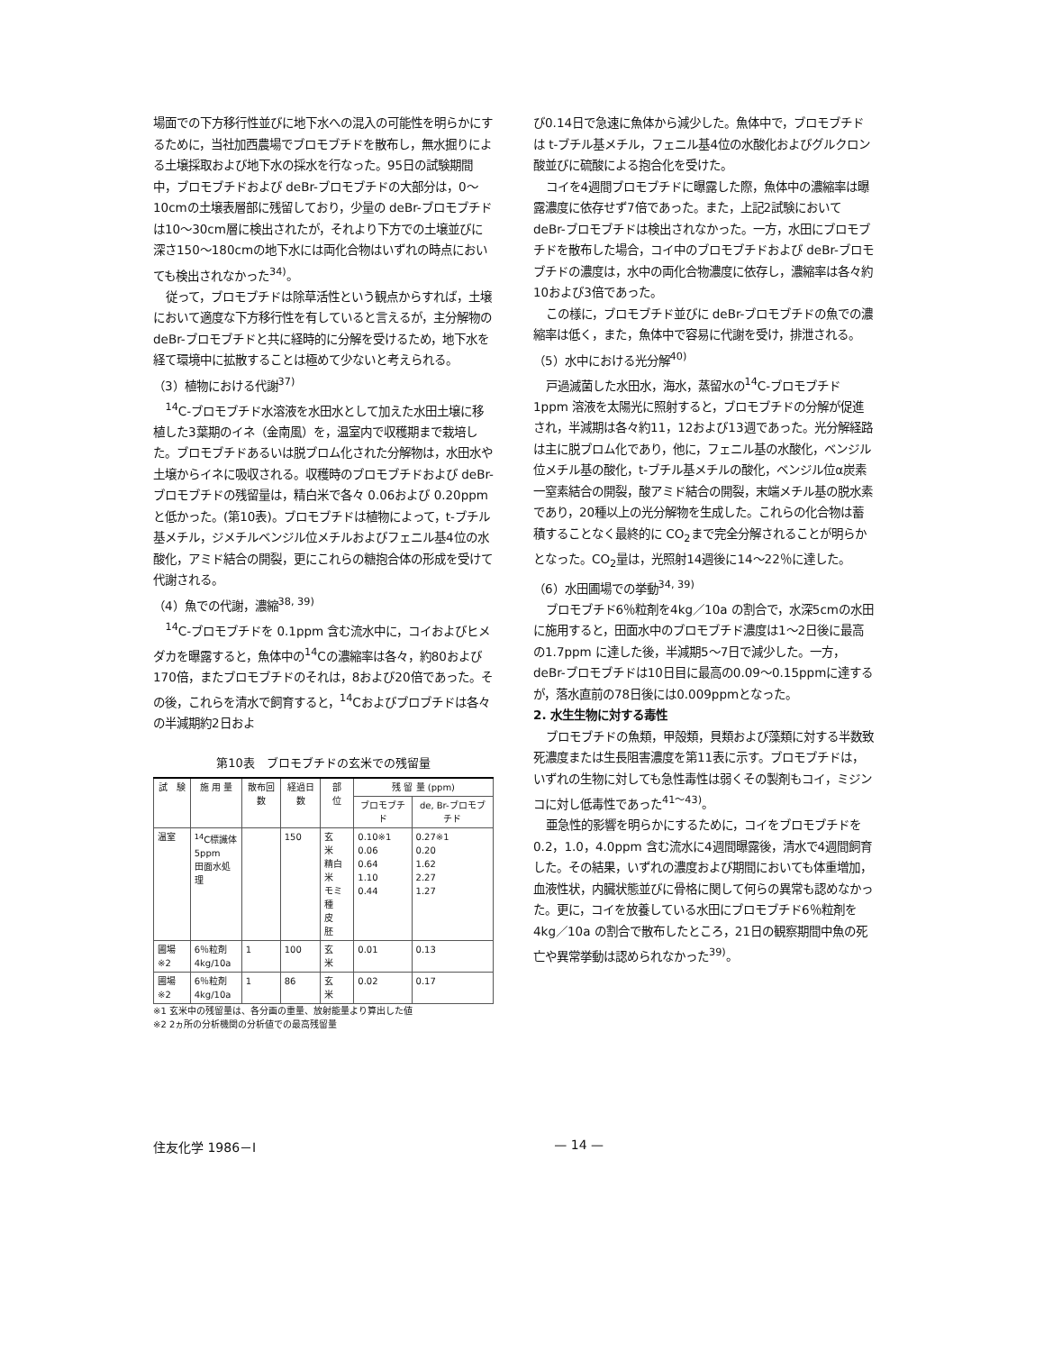場面での下方移行性並びに地下水への混入の可能性を明らかにするために，当社加西農場でブロモブチドを散布し，無水掘りによる土壌採取および地下水の採水を行なった。95日の試験期間中，ブロモブチドおよび deBr-ブロモブチドの大部分は，0～10cmの土壌表層部に残留しており，少量の deBr-ブロモブチドは10～30cm層に検出されたが，それより下方での土壌並びに深さ150～180cmの地下水には両化合物はいずれの時点においても検出されなかった<sup>34)</sup>。
従って，ブロモブチドは除草活性という観点からすれば，土壌において適度な下方移行性を有していると言えるが，主分解物の deBr-ブロモブチドと共に経時的に分解を受けるため，地下水を経て環境中に拡散することは極めて少ないと考えられる。
（3）植物における代謝<sup>37)</sup>
<sup>14</sup>C-ブロモブチド水溶液を水田水として加えた水田土壌に移植した3葉期のイネ（金南風）を，温室内で収穫期まで栽培した。ブロモブチドあるいは脱ブロム化された分解物は，水田水や土壌からイネに吸収される。収穫時のブロモブチドおよび deBr-ブロモブチドの残留量は，精白米で各々 0.06および 0.20ppm と低かった。(第10表)。ブロモブチドは植物によって，t-ブチル基メチル，ジメチルベンジル位メチルおよびフェニル基4位の水酸化，アミド結合の開裂，更にこれらの糖抱合体の形成を受けて代謝される。
（4）魚での代謝，濃縮<sup>38, 39)</sup>
<sup>14</sup>C-ブロモブチドを 0.1ppm 含む流水中に，コイおよびヒメダカを曝露すると，魚体中の<sup>14</sup>Cの濃縮率は各々，約80および170倍，またブロモブチドのそれは，8および20倍であった。その後，これらを清水で飼育すると，<sup>14</sup>Cおよびブロブチドは各々の半減期約2日およ
第10表　ブロモブチドの玄米での残留量
| 試 験 | 施 用 量 | 散布回数 | 経過日数 | 部 位 | 残 留 量 (ppm) | |
| --- | --- | --- | --- | --- | --- | --- |
| | | | | | ブロモブチド | de, Br-ブロモブチド |
| 温室 | <sup>14</sup>C標識体 5ppm 田面水処理 | | 150 | 玄 米 精白米 モミ 種 皮 胚 | 0.10※1 0.06 0.64 1.10 0.44 | 0.27※1 0.20 1.62 2.27 1.27 |
| 圃場※2 | 6％粒剤 4kg/10a | 1 | 100 | 玄 米 | 0.01 | 0.13 |
| 圃場※2 | 6％粒剤 4kg/10a | 1 | 86 | 玄 米 | 0.02 | 0.17 |
※1 玄米中の残留量は、各分画の重量、放射能量より算出した値
※2 2ヵ所の分析機関の分析値での最高残留量
び0.14日で急速に魚体から減少した。魚体中で，ブロモブチドは t-ブチル基メチル，フェニル基4位の水酸化およびグルクロン酸並びに硫酸による抱合化を受けた。
コイを4週間ブロモブチドに曝露した際，魚体中の濃縮率は曝露濃度に依存せず7倍であった。また，上記2試験において deBr-ブロモブチドは検出されなかった。一方，水田にブロモブチドを散布した場合，コイ中のブロモブチドおよび deBr-ブロモブチドの濃度は，水中の両化合物濃度に依存し，濃縮率は各々約10および3倍であった。
この様に，ブロモブチド並びに deBr-ブロモブチドの魚での濃縮率は低く，また，魚体中で容易に代謝を受け，排泄される。
（5）水中における光分解<sup>40)</sup>
戸過滅菌した水田水，海水，蒸留水の<sup>14</sup>C-ブロモブチド1ppm 溶液を太陽光に照射すると，ブロモブチドの分解が促進され，半減期は各々約11，12および13週であった。光分解経路は主に脱ブロム化であり，他に，フェニル基の水酸化，ベンジル位メチル基の酸化，t-ブチル基メチルの酸化，ベンジル位α炭素一窒素結合の開裂，酸アミド結合の開裂，末端メチル基の脱水素であり，20種以上の光分解物を生成した。これらの化合物は蓄積することなく最終的に CO<sub>2</sub>まで完全分解されることが明らかとなった。CO<sub>2</sub>量は，光照射14週後に14～22％に達した。
（6）水田圃場での挙動<sup>34, 39)</sup>
ブロモブチド6％粒剤を4kg／10a の割合で，水深5cmの水田に施用すると，田面水中のブロモブチド濃度は1～2日後に最高の1.7ppm に達した後，半減期5～7日で減少した。一方，deBr-ブロモブチドは10日目に最高の0.09～0.15ppmに達するが，落水直前の78日後には0.009ppmとなった。
2. 水生生物に対する毒性
ブロモブチドの魚類，甲殻類，貝類および藻類に対する半数致死濃度または生長阻害濃度を第11表に示す。ブロモブチドは，いずれの生物に対しても急性毒性は弱くその製剤もコイ，ミジンコに対し低毒性であった<sup>41～43)</sup>。
亜急性的影響を明らかにするために，コイをブロモブチドを 0.2，1.0，4.0ppm 含む流水に4週間曝露後，清水で4週間飼育した。その結果，いずれの濃度および期間においても体重増加，血液性状，内臓状態並びに骨格に関して何らの異常も認めなかった。更に，コイを放養している水田にブロモブチド6％粒剤を4kg／10a の割合で散布したところ，21日の観察期間中魚の死亡や異常挙動は認められなかった<sup>39)</sup>。
住友化学 1986－Ⅰ — 14 —